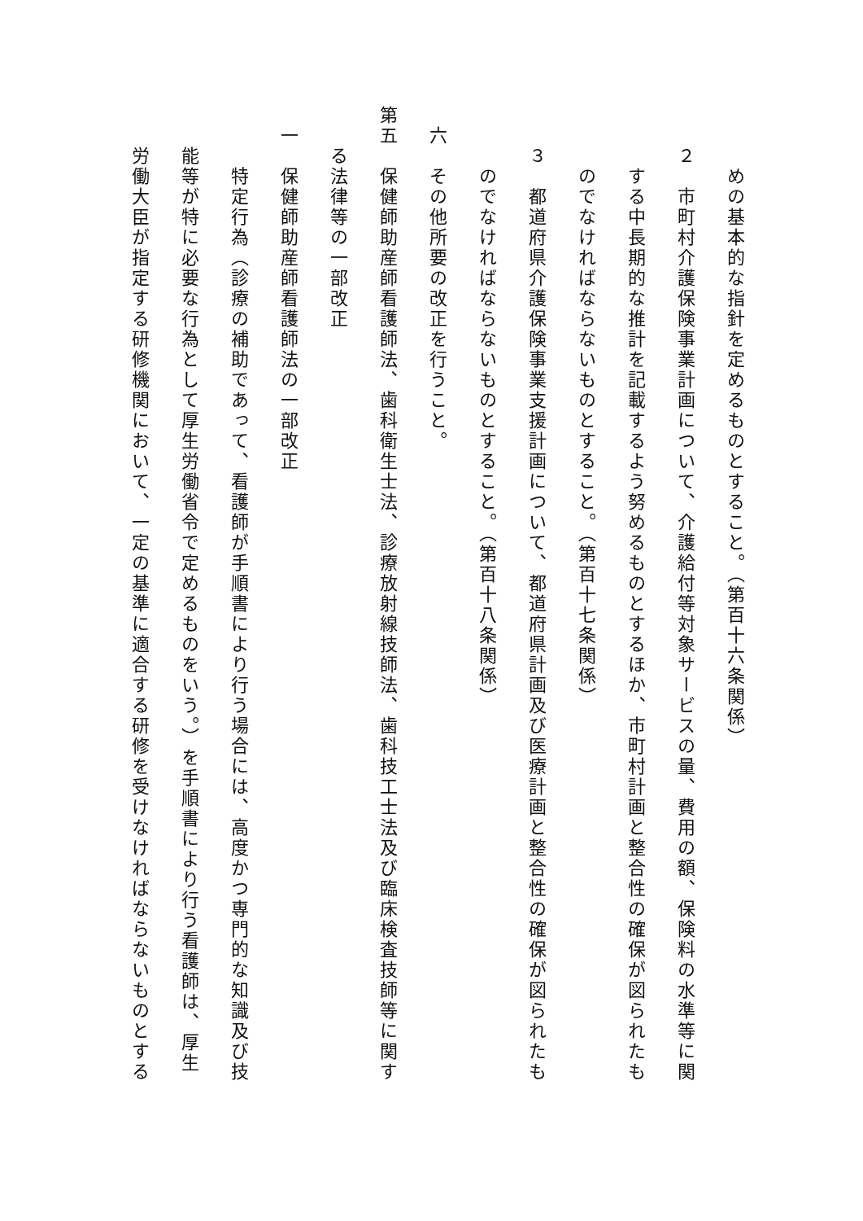めの基本的な指針を定めるものとすること。（第百十六条関係）
２　市町村介護保険事業計画について、介護給付等対象サービスの量、費用の額、保険料の水準等に関
する中長期的な推計を記載するよう努めるものとするほか、市町村計画と整合性の確保が図られたも
のでなければならないものとすること。（第百十七条関係）
３　都道府県介護保険事業支援計画について、都道府県計画及び医療計画と整合性の確保が図られたも
のでなければならないものとすること。（第百十八条関係）
六　その他所要の改正を行うこと。
第五　保健師助産師看護師法、歯科衛生士法、診療放射線技師法、歯科技工士法及び臨床検査技師等に関す
る法律等の一部改正
一　保健師助産師看護師法の一部改正
特定行為（診療の補助であって、看護師が手順書により行う場合には、高度かつ専門的な知識及び技
能等が特に必要な行為として厚生労働省令で定めるものをいう。）を手順書により行う看護師は、厚生
労働大臣が指定する研修機関において、一定の基準に適合する研修を受けなければならないものとする